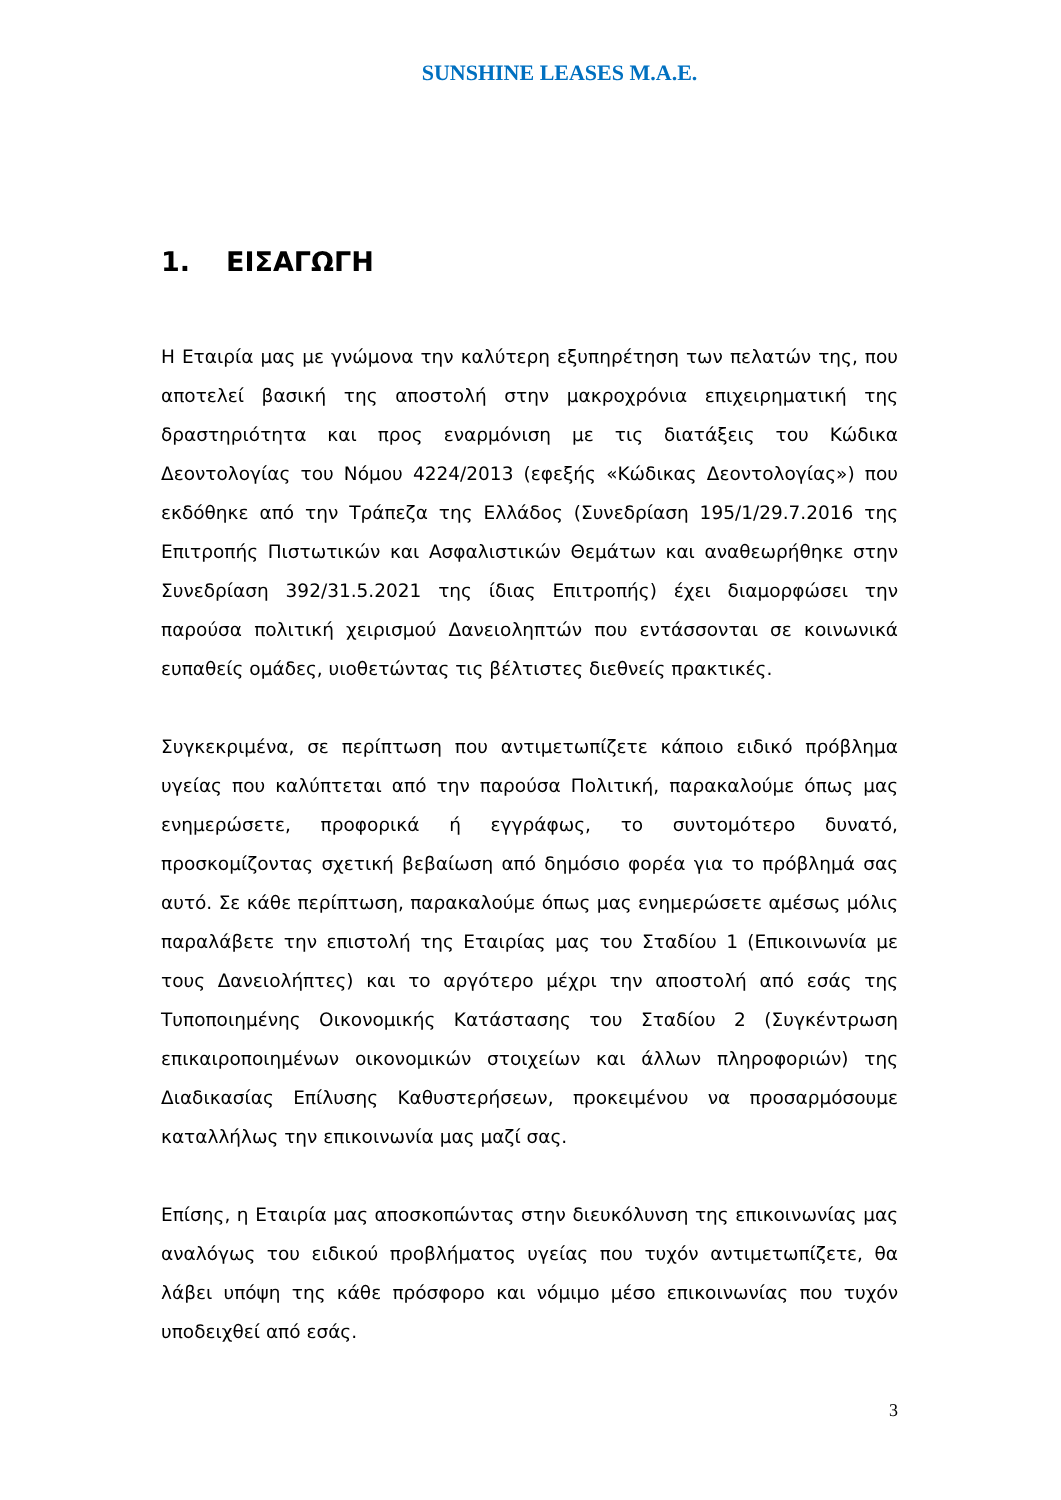SUNSHINE LEASES M.A.E.
1. ΕΙΣΑΓΩΓΗ
Η Εταιρία μας με γνώμονα την καλύτερη εξυπηρέτηση των πελατών της, που αποτελεί βασική της αποστολή στην μακροχρόνια επιχειρηματική της δραστηριότητα και προς εναρμόνιση με τις διατάξεις του Κώδικα Δεοντολογίας του Νόμου 4224/2013 (εφεξής «Κώδικας Δεοντολογίας») που εκδόθηκε από την Τράπεζα της Ελλάδος (Συνεδρίαση 195/1/29.7.2016 της Επιτροπής Πιστωτικών και Ασφαλιστικών Θεμάτων και αναθεωρήθηκε στην Συνεδρίαση 392/31.5.2021 της ίδιας Επιτροπής) έχει διαμορφώσει την παρούσα πολιτική χειρισμού Δανειοληπτών που εντάσσονται σε κοινωνικά ευπαθείς ομάδες, υιοθετώντας τις βέλτιστες διεθνείς πρακτικές.
Συγκεκριμένα, σε περίπτωση που αντιμετωπίζετε κάποιο ειδικό πρόβλημα υγείας που καλύπτεται από την παρούσα Πολιτική, παρακαλούμε όπως μας ενημερώσετε, προφορικά ή εγγράφως, το συντομότερο δυνατό, προσκομίζοντας σχετική βεβαίωση από δημόσιο φορέα για το πρόβλημά σας αυτό. Σε κάθε περίπτωση, παρακαλούμε όπως μας ενημερώσετε αμέσως μόλις παραλάβετε την επιστολή της Εταιρίας μας του Σταδίου 1 (Επικοινωνία με τους Δανειολήπτες) και το αργότερο μέχρι την αποστολή από εσάς της Τυποποιημένης Οικονομικής Κατάστασης του Σταδίου 2 (Συγκέντρωση επικαιροποιημένων οικονομικών στοιχείων και άλλων πληροφοριών) της Διαδικασίας Επίλυσης Καθυστερήσεων, προκειμένου να προσαρμόσουμε καταλλήλως την επικοινωνία μας μαζί σας.
Επίσης, η Εταιρία μας αποσκοπώντας στην διευκόλυνση της επικοινωνίας μας αναλόγως του ειδικού προβλήματος υγείας που τυχόν αντιμετωπίζετε, θα λάβει υπόψη της κάθε πρόσφορο και νόμιμο μέσο επικοινωνίας που τυχόν υποδειχθεί από εσάς.
3